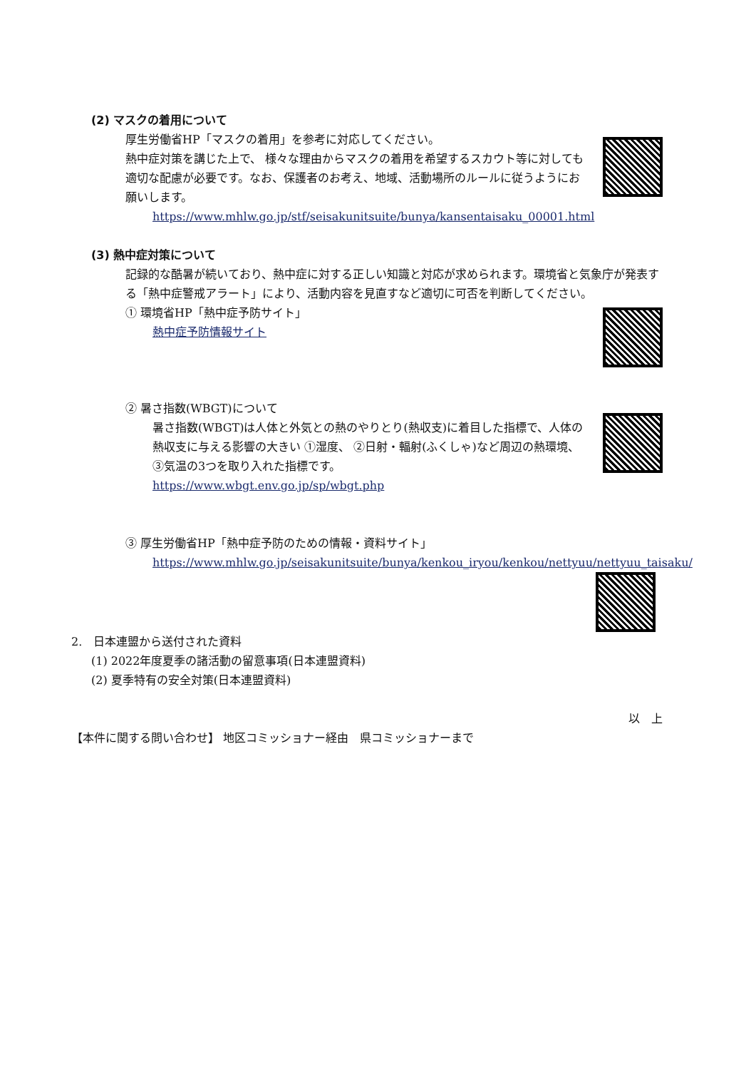(2) マスクの着用について
厚生労働省HP「マスクの着用」を参考に対応してください。
熱中症対策を講じた上で、 様々な理由からマスクの着用を希望するスカウト等に対しても適切な配慮が必要です。なお、保護者のお考え、地域、活動場所のルールに従うようにお願いします。
https://www.mhlw.go.jp/stf/seisakunitsuite/bunya/kansentaisaku_00001.html
(3) 熱中症対策について
記録的な酷暑が続いており、熱中症に対する正しい知識と対応が求められます。環境省と気象庁が発表する「熱中症警戒アラート」により、活動内容を見直すなど適切に可否を判断してください。
① 環境省HP「熱中症予防サイト」
熱中症予防情報サイト
② 暑さ指数(WBGT)について
暑さ指数(WBGT)は人体と外気との熱のやりとり(熱収支)に着目した指標で、人体の熱収支に与える影響の大きい ①湿度、 ②日射・輻射(ふくしゃ)など周辺の熱環境、 ③気温の3つを取り入れた指標です。
https://www.wbgt.env.go.jp/sp/wbgt.php
③ 厚生労働省HP「熱中症予防のための情報・資料サイト」
https://www.mhlw.go.jp/seisakunitsuite/bunya/kenkou_iryou/kenkou/nettyuu/nettyuu_taisaku/
2.　日本連盟から送付された資料
(1) 2022年度夏季の諸活動の留意事項(日本連盟資料)
(2) 夏季特有の安全対策(日本連盟資料)
以　上
【本件に関する問い合わせ】 地区コミッショナー経由　県コミッショナーまで